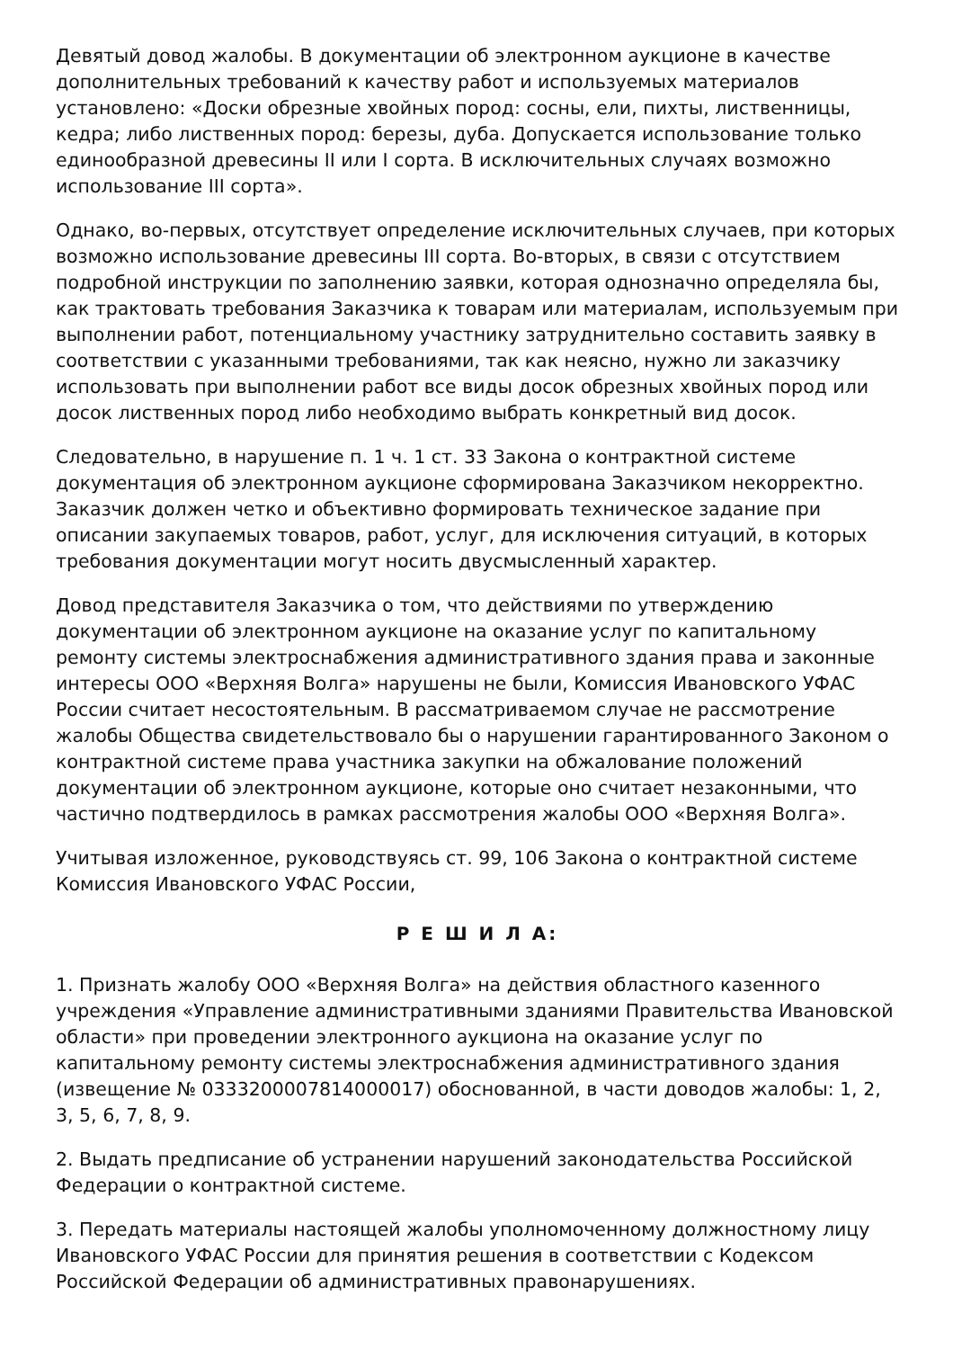Девятый довод жалобы. В документации об электронном аукционе в качестве дополнительных требований к качеству работ и используемых материалов установлено: «Доски обрезные хвойных пород: сосны, ели, пихты, лиственницы, кедра; либо лиственных пород: березы, дуба. Допускается использование только единообразной древесины II или I сорта. В исключительных случаях возможно использование III сорта».
Однако, во-первых, отсутствует определение исключительных случаев, при которых возможно использование древесины III сорта. Во-вторых, в связи с отсутствием подробной инструкции по заполнению заявки, которая однозначно определяла бы, как трактовать требования Заказчика к товарам или материалам, используемым при выполнении работ, потенциальному участнику затруднительно составить заявку в соответствии с указанными требованиями, так как неясно, нужно ли заказчику использовать при выполнении работ все виды досок обрезных хвойных пород или досок лиственных пород либо необходимо выбрать конкретный вид досок.
Следовательно, в нарушение п. 1 ч. 1 ст. 33 Закона о контрактной системе документация об электронном аукционе сформирована Заказчиком некорректно. Заказчик должен четко и объективно формировать техническое задание при описании закупаемых товаров, работ, услуг, для исключения ситуаций, в которых требования документации могут носить двусмысленный характер.
Довод представителя Заказчика о том, что действиями по утверждению документации об электронном аукционе на оказание услуг по капитальному ремонту системы электроснабжения административного здания права и законные интересы ООО «Верхняя Волга» нарушены не были, Комиссия Ивановского УФАС России считает несостоятельным. В рассматриваемом случае не рассмотрение жалобы Общества свидетельствовало бы о нарушении гарантированного Законом о контрактной системе права участника закупки на обжалование положений документации об электронном аукционе, которые оно считает незаконными, что частично подтвердилось в рамках рассмотрения жалобы ООО «Верхняя Волга».
Учитывая изложенное, руководствуясь ст. 99, 106 Закона о контрактной системе Комиссия Ивановского УФАС России,
Р Е Ш И Л А:
1. Признать жалобу ООО «Верхняя Волга» на действия областного казенного учреждения «Управление административными зданиями Правительства Ивановской области» при проведении электронного аукциона на оказание услуг по капитальному ремонту системы электроснабжения административного здания (извещение № 0333200007814000017) обоснованной, в части доводов жалобы: 1, 2, 3, 5, 6, 7, 8, 9.
2. Выдать предписание об устранении нарушений законодательства Российской Федерации о контрактной системе.
3. Передать материалы настоящей жалобы уполномоченному должностному лицу Ивановского УФАС России для принятия решения в соответствии с Кодексом Российской Федерации об административных правонарушениях.